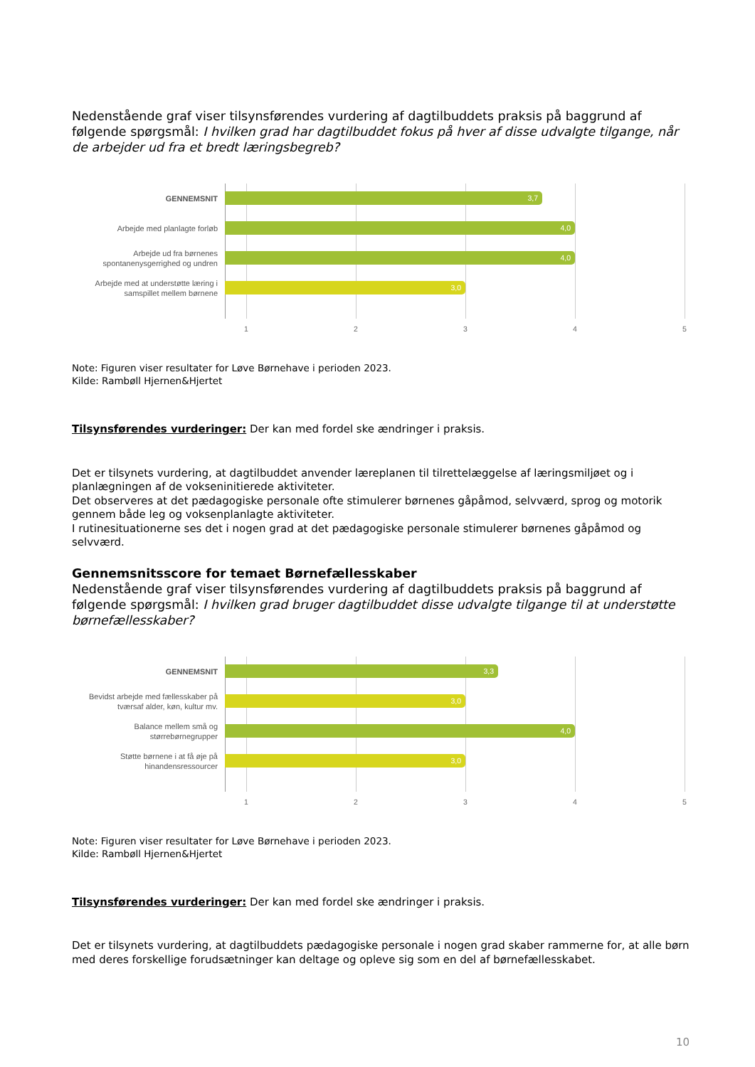Nedenstående graf viser tilsynsførendes vurdering af dagtilbuddets praksis på baggrund af følgende spørgsmål: I hvilken grad har dagtilbuddet fokus på hver af disse udvalgte tilgange, når de arbejder ud fra et bredt læringsbegreb?
GENNEMSNIT
3,7
Arbejde med planlagte forløb
4,0
Arbejde ud fra børnenes spontanenysgerrighed og undren
4,0
Arbejde med at understøtte læring i samspillet mellem børnene
3,0
1 2 3 4 5
Note: Figuren viser resultater for Løve Børnehave i perioden 2023.
Kilde: Rambøll Hjernen&Hjertet
Tilsynsførendes vurderinger: Der kan med fordel ske ændringer i praksis.
Det er tilsynets vurdering, at dagtilbuddet anvender læreplanen til tilrettelæggelse af læringsmiljøet og i planlægningen af de vokseninitierede aktiviteter.
Det observeres at det pædagogiske personale ofte stimulerer børnenes gåpåmod, selvværd, sprog og motorik gennem både leg og voksenplanlagte aktiviteter.
I rutinesituationerne ses det i nogen grad at det pædagogiske personale stimulerer børnenes gåpåmod og selvværd.
Gennemsnitsscore for temaet Børnefællesskaber
Nedenstående graf viser tilsynsførendes vurdering af dagtilbuddets praksis på baggrund af følgende spørgsmål: I hvilken grad bruger dagtilbuddet disse udvalgte tilgange til at understøtte børnefællesskaber?
GENNEMSNIT
3,3
Bevidst arbejde med fællesskaber på tværsaf alder, køn, kultur mv.
3,0
Balance mellem små og størrebørnegrupper
4,0
Støtte børnene i at få øje på hinandensressourcer
3,0
1 2 3 4 5
Note: Figuren viser resultater for Løve Børnehave i perioden 2023.
Kilde: Rambøll Hjernen&Hjertet
Tilsynsførendes vurderinger: Der kan med fordel ske ændringer i praksis.
Det er tilsynets vurdering, at dagtilbuddets pædagogiske personale i nogen grad skaber rammerne for, at alle børn med deres forskellige forudsætninger kan deltage og opleve sig som en del af børnefællesskabet.
10